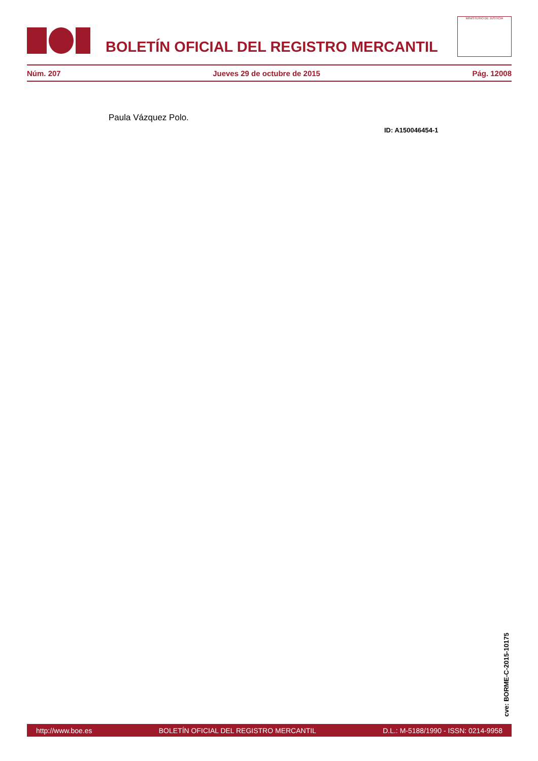BOLETÍN OFICIAL DEL REGISTRO MERCANTIL
MINISTERIO DE JUSTICIA
Núm. 207 Jueves 29 de octubre de 2015 Pág. 12008
Paula Vázquez Polo.
ID: A150046454-1
cve: BORME-C-2015-10175
http://www.boe.es BOLETÍN OFICIAL DEL REGISTRO MERCANTIL D.L.: M-5188/1990 - ISSN: 0214-9958